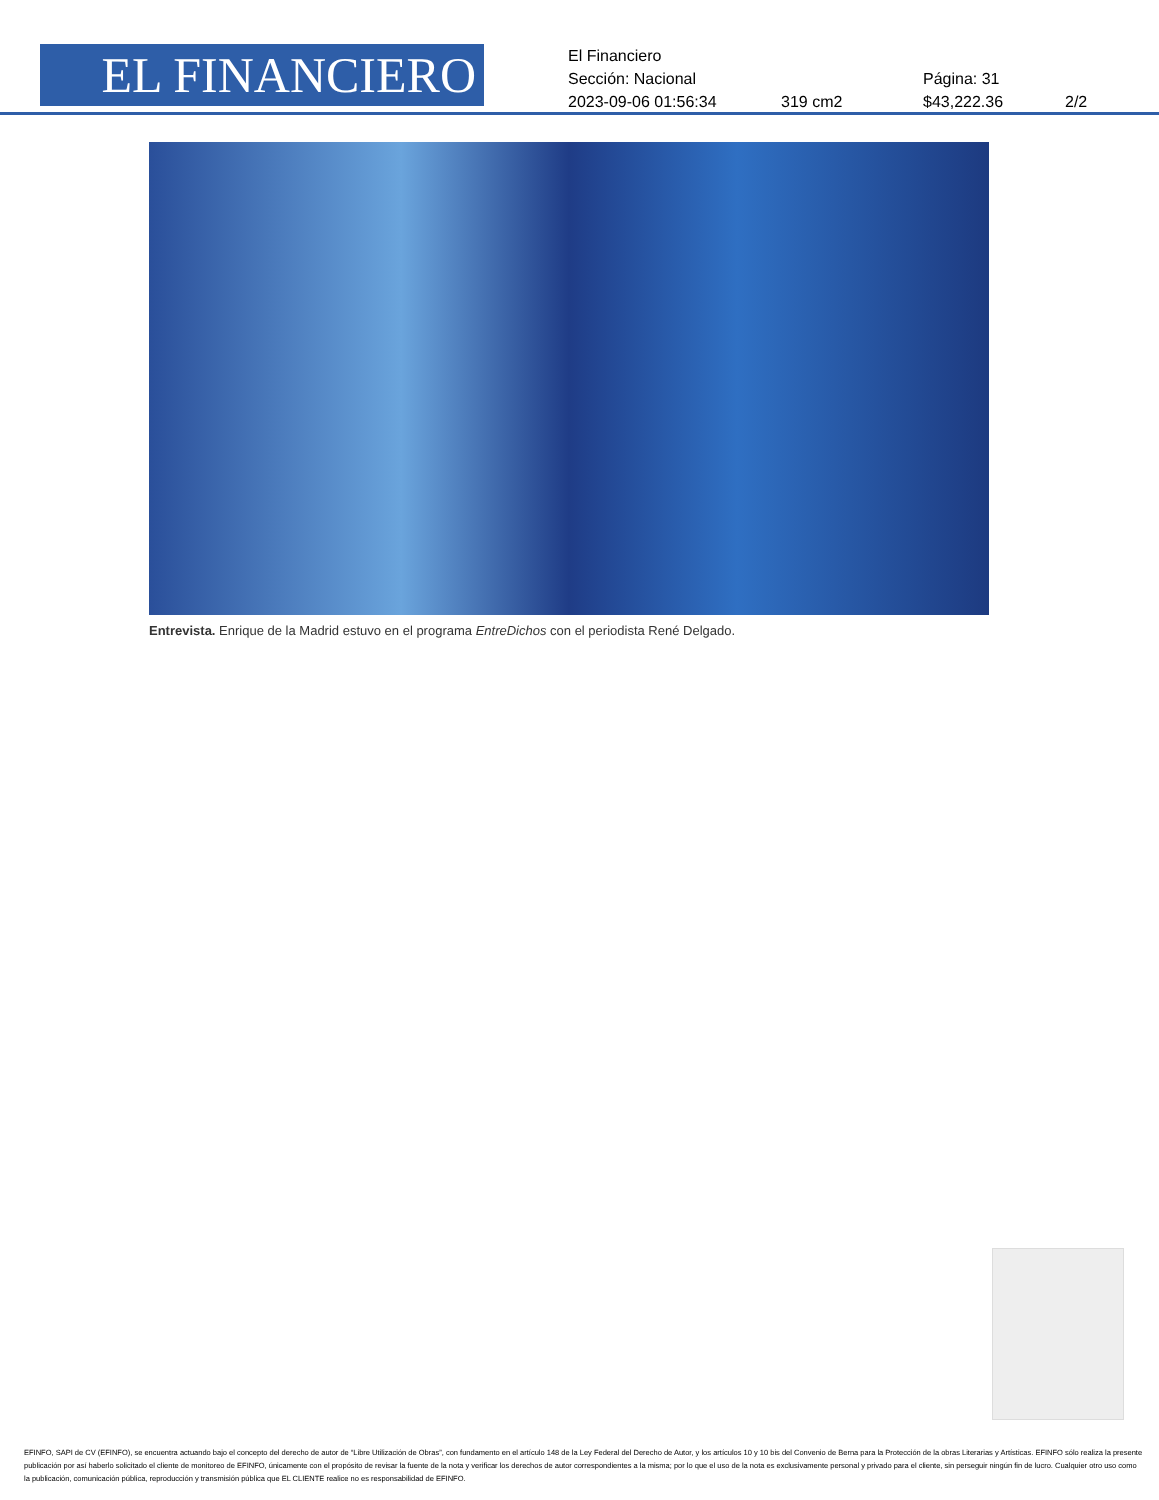EL FINANCIERO
El Financiero
Sección: Nacional Página: 31
2023-09-06 01:56:34 319 cm2 $43,222.36 2/2
Entrevista. Enrique de la Madrid estuvo en el programa EntreDichos con el periodista René Delgado.
EFINFO, SAPI de CV (EFINFO), se encuentra actuando bajo el concepto del derecho de autor de “Libre Utilización de Obras”, con fundamento en el artículo 148 de la Ley Federal del Derecho de Autor, y los artículos 10 y 10 bis del Convenio de Berna para la Protección de la obras Literarias y Artísticas. EFINFO sólo realiza la presente publicación por así haberlo solicitado el cliente de monitoreo de EFINFO, únicamente con el propósito de revisar la fuente de la nota y verificar los derechos de autor correspondientes a la misma; por lo que el uso de la nota es exclusivamente personal y privado para el cliente, sin perseguir ningún fin de lucro. Cualquier otro uso como la publicación, comunicación pública, reproducción y transmisión pública que EL CLIENTE realice no es responsabilidad de EFINFO.